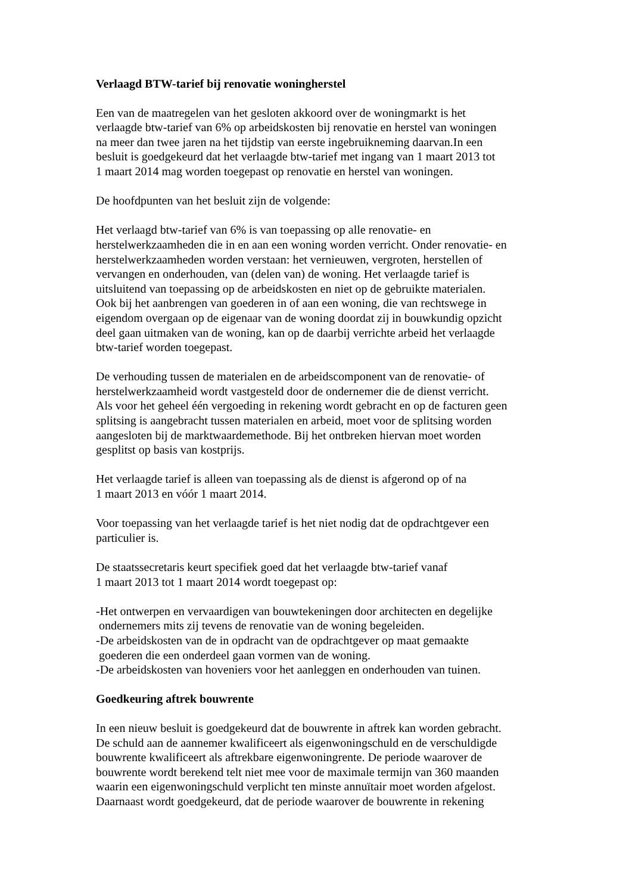Verlaagd BTW-tarief bij renovatie woningherstel
Een van de maatregelen van het gesloten akkoord over de woningmarkt is het
verlaagde btw-tarief van 6% op arbeidskosten bij renovatie en herstel van woningen
na meer dan twee jaren na het tijdstip van eerste ingebruikneming daarvan.In een
besluit is goedgekeurd dat het verlaagde btw-tarief met ingang van 1 maart 2013 tot
1 maart 2014 mag worden toegepast op renovatie en herstel van woningen.
De hoofdpunten van het besluit zijn de volgende:
Het verlaagd btw-tarief van 6% is van toepassing op alle renovatie- en
herstelwerkzaamheden die in en aan een woning worden verricht. Onder renovatie- en
herstelwerkzaamheden worden verstaan: het vernieuwen, vergroten, herstellen of
vervangen en onderhouden, van (delen van) de woning. Het verlaagde tarief is
uitsluitend van toepassing op de arbeidskosten en niet op de gebruikte materialen.
Ook bij het aanbrengen van goederen in of aan een woning, die van rechtswege in
eigendom overgaan op de eigenaar van de woning doordat zij in bouwkundig opzicht
deel gaan uitmaken van de woning, kan op de daarbij verrichte arbeid het verlaagde
btw-tarief worden toegepast.
De verhouding tussen de materialen en de arbeidscomponent van de renovatie- of
herstelwerkzaamheid wordt vastgesteld door de ondernemer die de dienst verricht.
Als voor het geheel één vergoeding in rekening wordt gebracht en op de facturen geen
splitsing is aangebracht tussen materialen en arbeid, moet voor de splitsing worden
aangesloten bij de marktwaardemethode. Bij het ontbreken hiervan moet worden
gesplitst op basis van kostprijs.
Het verlaagde tarief is alleen van toepassing als de dienst is afgerond op of na
1 maart 2013 en vóór 1 maart 2014.
Voor toepassing van het verlaagde tarief is het niet nodig dat de opdrachtgever een
particulier is.
De staatssecretaris keurt specifiek goed dat het verlaagde btw-tarief vanaf
1 maart 2013 tot 1 maart 2014 wordt toegepast op:
-Het ontwerpen en vervaardigen van bouwtekeningen door architecten en degelijke
ondernemers mits zij tevens de renovatie van de woning begeleiden.
-De arbeidskosten van de in opdracht van de opdrachtgever op maat gemaakte
goederen die een onderdeel gaan vormen van de woning.
-De arbeidskosten van hoveniers voor het aanleggen en onderhouden van tuinen.
Goedkeuring aftrek bouwrente
In een nieuw besluit is goedgekeurd dat de bouwrente in aftrek kan worden gebracht.
De schuld aan de aannemer kwalificeert als eigenwoningschuld en de verschuldigde
bouwrente kwalificeert als aftrekbare eigenwoningrente. De periode waarover de
bouwrente wordt berekend telt niet mee voor de maximale termijn van 360 maanden
waarin een eigenwoningschuld verplicht ten minste annuïtair moet worden afgelost.
Daarnaast wordt goedgekeurd, dat de periode waarover de bouwrente in rekening